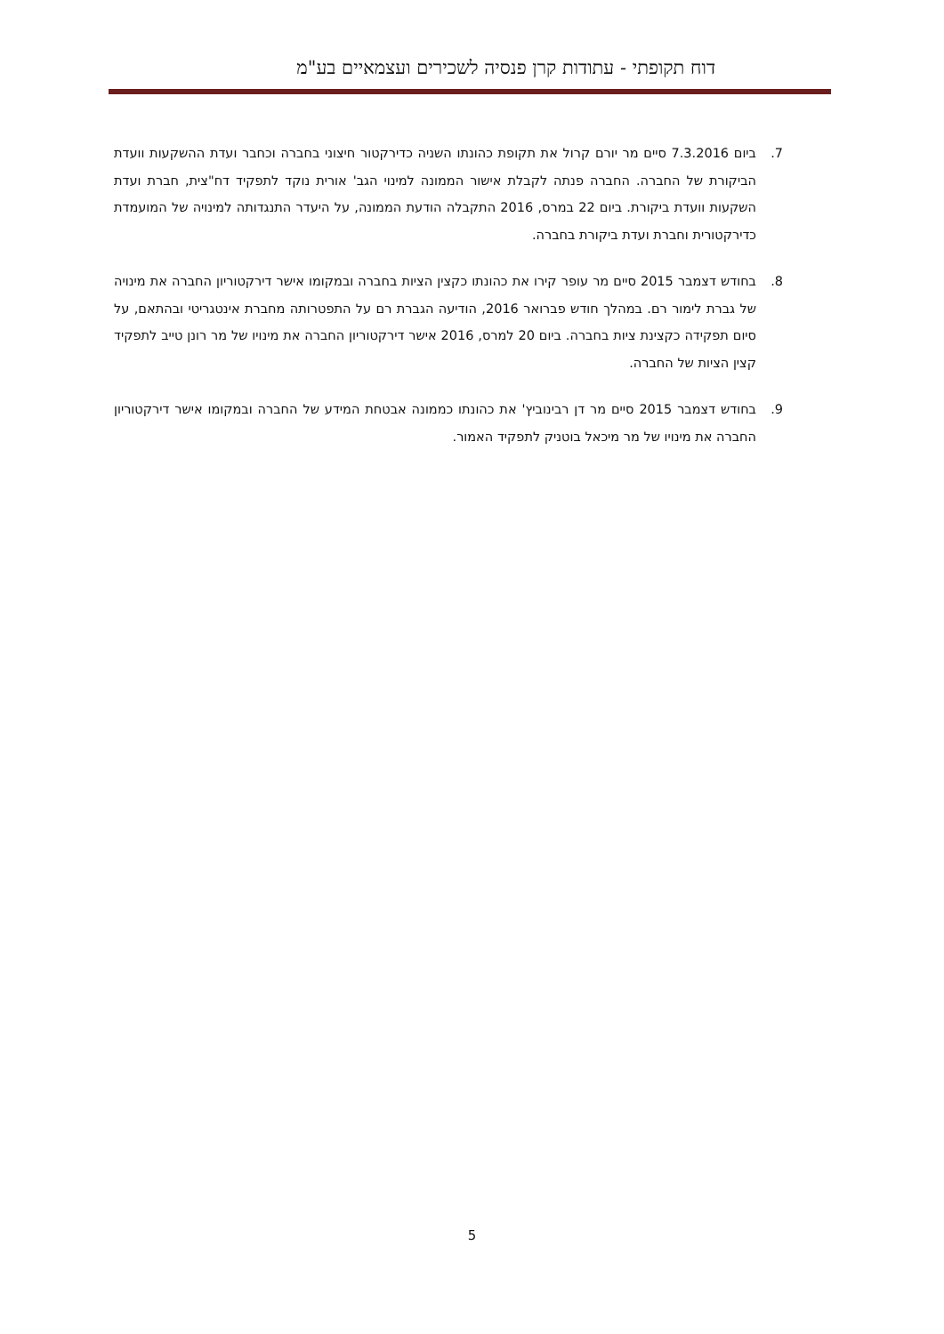דוח תקופתי - עתודות קרן פנסיה לשכירים ועצמאיים בע"מ
7. ביום 7.3.2016 סיים מר יורם קרול את תקופת כהונתו השניה כדירקטור חיצוני בחברה וכחבר ועדת ההשקעות וועדת הביקורת של החברה. החברה פנתה לקבלת אישור הממונה למינוי הגב' אורית נוקד לתפקיד דח"צית, חברת ועדת השקעות וועדת ביקורת. ביום 22 במרס, 2016 התקבלה הודעת הממונה, על היעדר התנגדותה למינויה של המועמדת כדירקטורית וחברת ועדת ביקורת בחברה.
8. בחודש דצמבר 2015 סיים מר עופר קירו את כהונתו כקצין הציות בחברה ובמקומו אישר דירקטוריון החברה את מינויה של גברת לימור רם. במהלך חודש פברואר 2016, הודיעה הגברת רם על התפטרותה מחברת אינטגריטי ובהתאם, על סיום תפקידה כקצינת ציות בחברה. ביום 20 למרס, 2016 אישר דירקטוריון החברה את מינויו של מר רונן טייב לתפקיד קצין הציות של החברה.
9. בחודש דצמבר 2015 סיים מר דן רבינוביץ' את כהונתו כממונה אבטחת המידע של החברה ובמקומו אישר דירקטוריון החברה את מינויו של מר מיכאל בוטניק לתפקיד האמור.
5